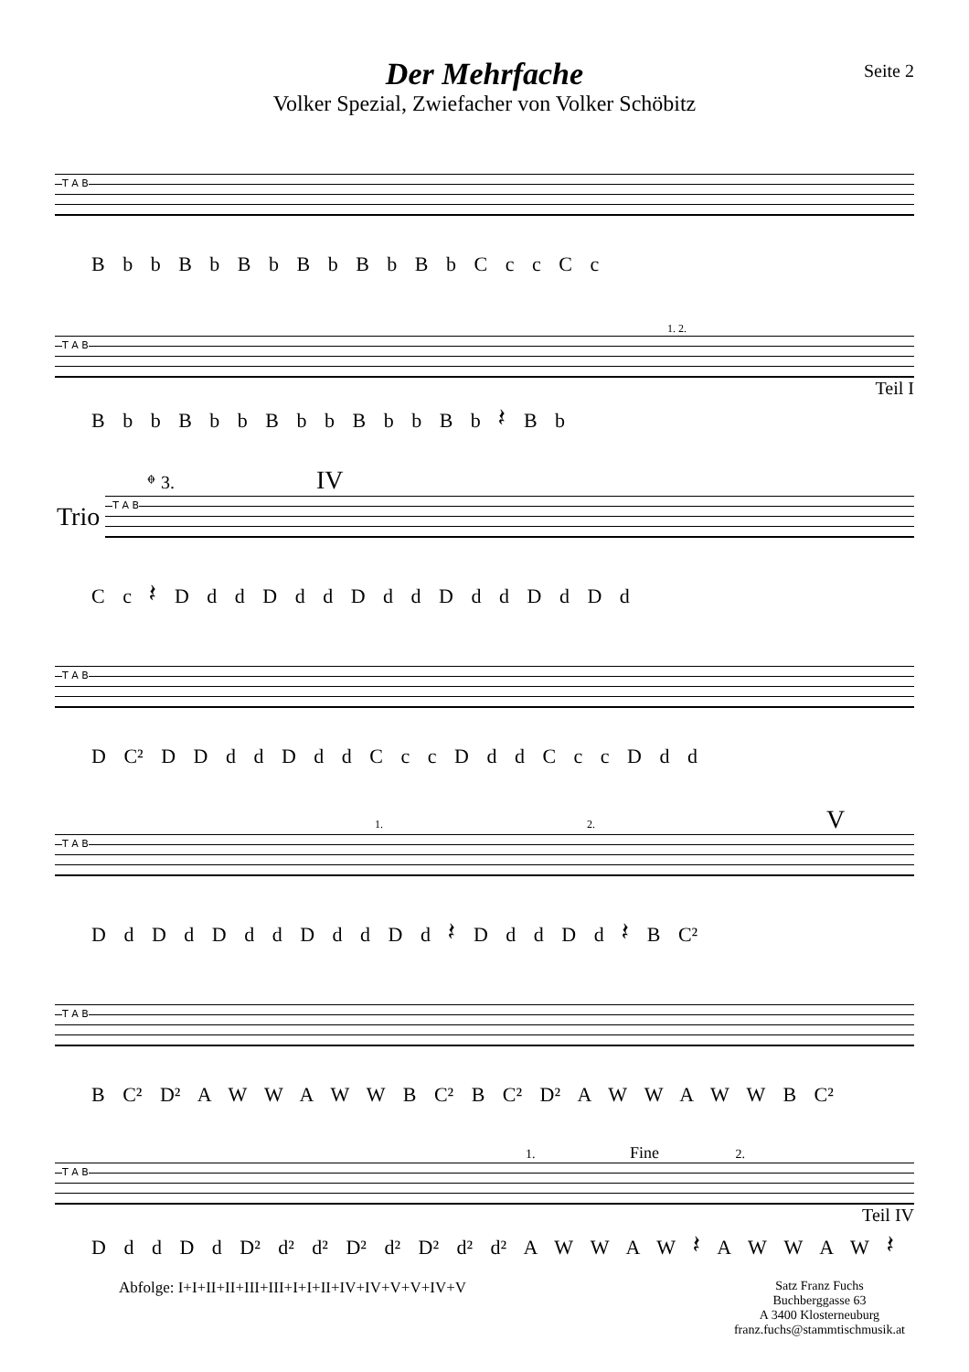Der Mehrfache
Volker Spezial, Zwiefacher von Volker Schöbitz
Seite 2
T A B
B b b B b B b B b B b B b C c c C c
1. 2.
T A B
Teil I
B b b B b b B b b B b b B b 𝄽 B b
𝄌 3. IV
Trio
T A B
C c 𝄽 D d d D d d D d d D d d D d D d
T A B
D C² D D d d D d d C c c D d d C c c D d d
1. 2. V
T A B
D d D d D d d D d d D d 𝄽 D d d D d 𝄽 B C²
T A B
B C² D² A W W A W W B C² B C² D² A W W A W W B C²
1. Fine 2.
T A B
Teil IV
D d d D d D² d² d² D² d² D² d² d² A W W A W 𝄽 A W W A W 𝄽
Abfolge: I+I+II+II+III+III+I+I+II+IV+IV+V+V+IV+V
Satz Franz Fuchs
Buchberggasse 63
A 3400 Klosterneuburg
franz.fuchs@stammtischmusik.at